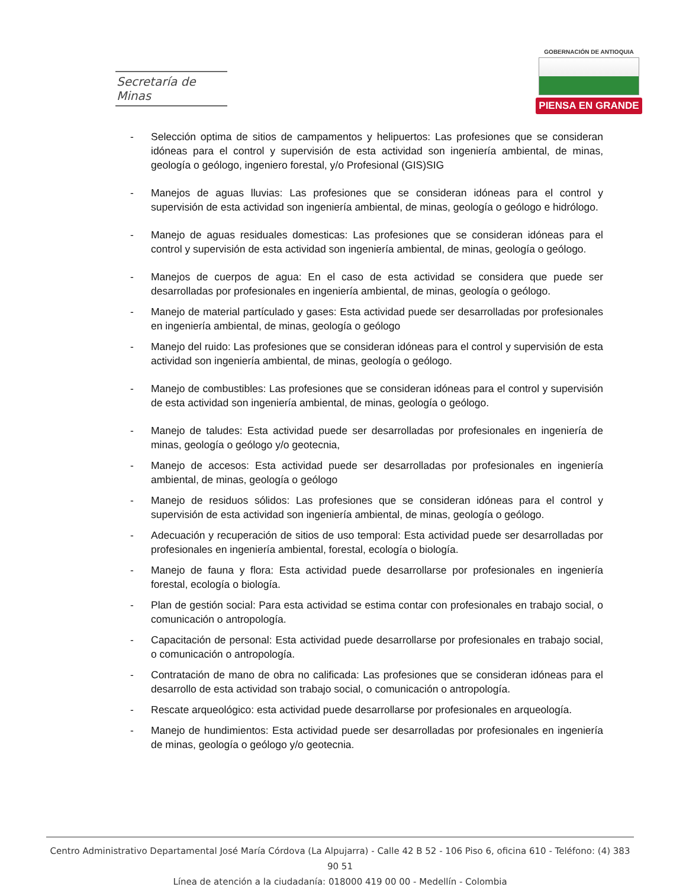Secretaría de Minas
GOBERNACIÓN DE ANTIOQUIA
PIENSA EN GRANDE
- Selección optima de sitios de campamentos y helipuertos: Las profesiones que se consideran idóneas para el control y supervisión de esta actividad son ingeniería ambiental, de minas, geología o geólogo, ingeniero forestal, y/o Profesional (GIS)SIG
- Manejos de aguas lluvias: Las profesiones que se consideran idóneas para el control y supervisión de esta actividad son ingeniería ambiental, de minas, geología o geólogo e hidrólogo.
- Manejo de aguas residuales domesticas: Las profesiones que se consideran idóneas para el control y supervisión de esta actividad son ingeniería ambiental, de minas, geología o geólogo.
- Manejos de cuerpos de agua: En el caso de esta actividad se considera que puede ser desarrolladas por profesionales en ingeniería ambiental, de minas, geología o geólogo.
- Manejo de material partículado y gases: Esta actividad puede ser desarrolladas por profesionales en ingeniería ambiental, de minas, geología o geólogo
- Manejo del ruido: Las profesiones que se consideran idóneas para el control y supervisión de esta actividad son ingeniería ambiental, de minas, geología o geólogo.
- Manejo de combustibles: Las profesiones que se consideran idóneas para el control y supervisión de esta actividad son ingeniería ambiental, de minas, geología o geólogo.
- Manejo de taludes: Esta actividad puede ser desarrolladas por profesionales en ingeniería de minas, geología o geólogo y/o geotecnia,
- Manejo de accesos: Esta actividad puede ser desarrolladas por profesionales en ingeniería ambiental, de minas, geología o geólogo
- Manejo de residuos sólidos: Las profesiones que se consideran idóneas para el control y supervisión de esta actividad son ingeniería ambiental, de minas, geología o geólogo.
- Adecuación y recuperación de sitios de uso temporal: Esta actividad puede ser desarrolladas por profesionales en ingeniería ambiental, forestal, ecología o biología.
- Manejo de fauna y flora: Esta actividad puede desarrollarse por profesionales en ingeniería forestal, ecología o biología.
- Plan de gestión social: Para esta actividad se estima contar con profesionales en trabajo social, o comunicación o antropología.
- Capacitación de personal: Esta actividad puede desarrollarse por profesionales en trabajo social, o comunicación o antropología.
- Contratación de mano de obra no calificada: Las profesiones que se consideran idóneas para el desarrollo de esta actividad son trabajo social, o comunicación o antropología.
- Rescate arqueológico: esta actividad puede desarrollarse por profesionales en arqueología.
- Manejo de hundimientos: Esta actividad puede ser desarrolladas por profesionales en ingeniería de minas, geología o geólogo y/o geotecnia.
Centro Administrativo Departamental José María Córdova (La Alpujarra) - Calle 42 B 52 - 106 Piso 6, oficina 610 - Teléfono: (4) 383 90 51
Línea de atención a la ciudadanía: 018000 419 00 00 - Medellín - Colombia